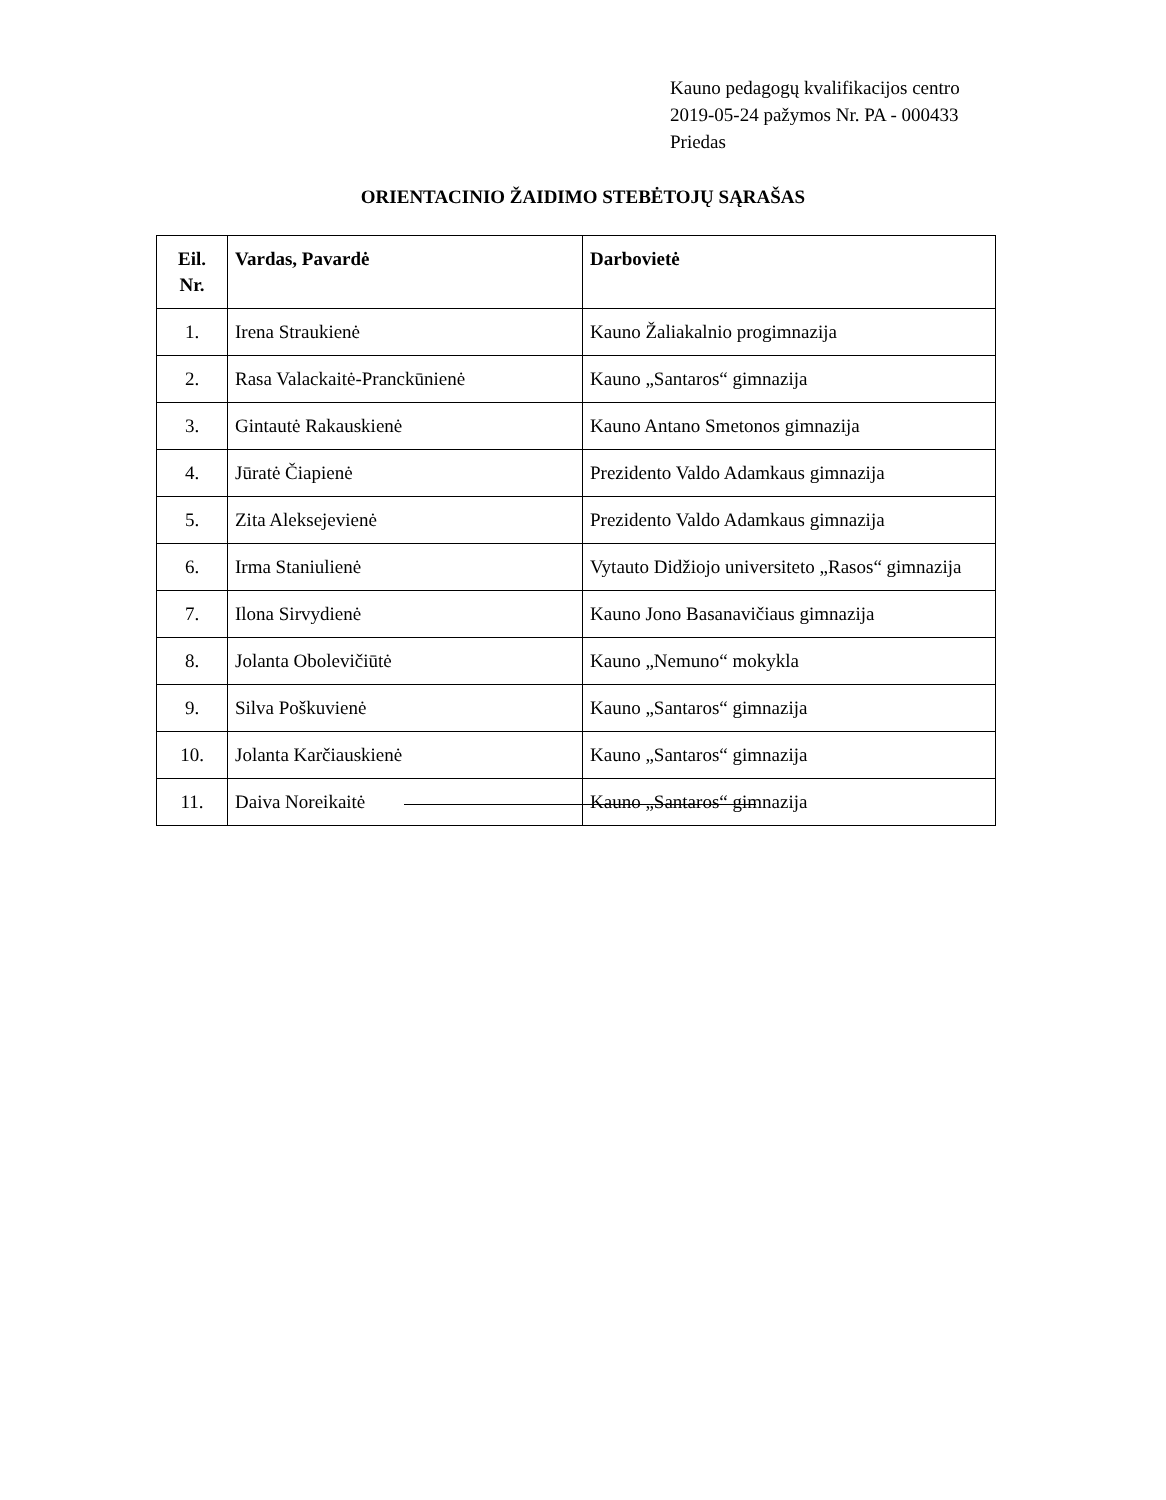Kauno pedagogų kvalifikacijos centro
2019-05-24 pažymos Nr. PA - 000433
Priedas
ORIENTACINIO ŽAIDIMO STEBĖTOJŲ SĄRAŠAS
| Eil. Nr. | Vardas, Pavardė | Darbovietė |
| --- | --- | --- |
| 1. | Irena Straukienė | Kauno Žaliakalnio progimnazija |
| 2. | Rasa Valackaitė-Pranckūnienė | Kauno „Santaros“ gimnazija |
| 3. | Gintautė Rakauskienė | Kauno Antano Smetonos gimnazija |
| 4. | Jūratė Čiapienė | Prezidento Valdo Adamkaus gimnazija |
| 5. | Zita Aleksejevienė | Prezidento Valdo Adamkaus gimnazija |
| 6. | Irma Staniulienė | Vytauto Didžiojo universiteto „Rasos“ gimnazija |
| 7. | Ilona Sirvydienė | Kauno Jono Basanavičiaus gimnazija |
| 8. | Jolanta Obolevičiūtė | Kauno „Nemuno“ mokykla |
| 9. | Silva Poškuvienė | Kauno „Santaros“ gimnazija |
| 10. | Jolanta Karčiauskienė | Kauno „Santaros“ gimnazija |
| 11. | Daiva Noreikaitė | Kauno „Santaros“ gimnazija |